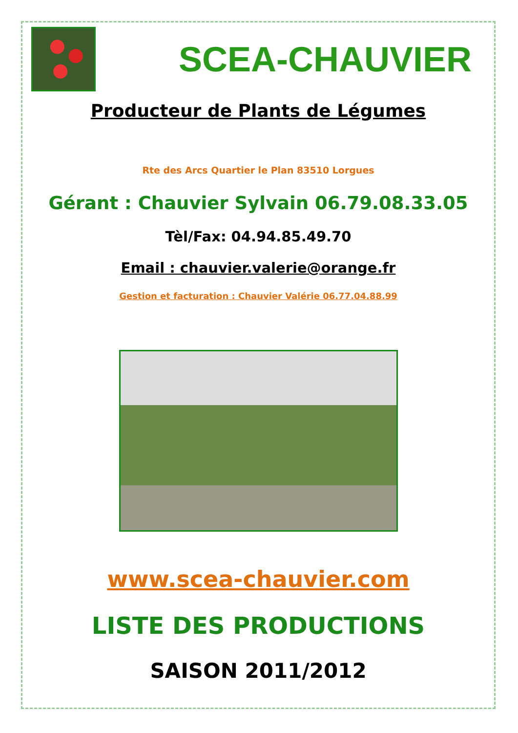SCEA-CHAUVIER
Producteur de Plants de Légumes
Rte des Arcs Quartier le Plan 83510 Lorgues
Gérant : Chauvier Sylvain 06.79.08.33.05
Tèl/Fax: 04.94.85.49.70
Email : chauvier.valerie@orange.fr
Gestion et facturation : Chauvier Valérie 06.77.04.88.99
www.scea-chauvier.com
LISTE DES PRODUCTIONS
SAISON 2011/2012